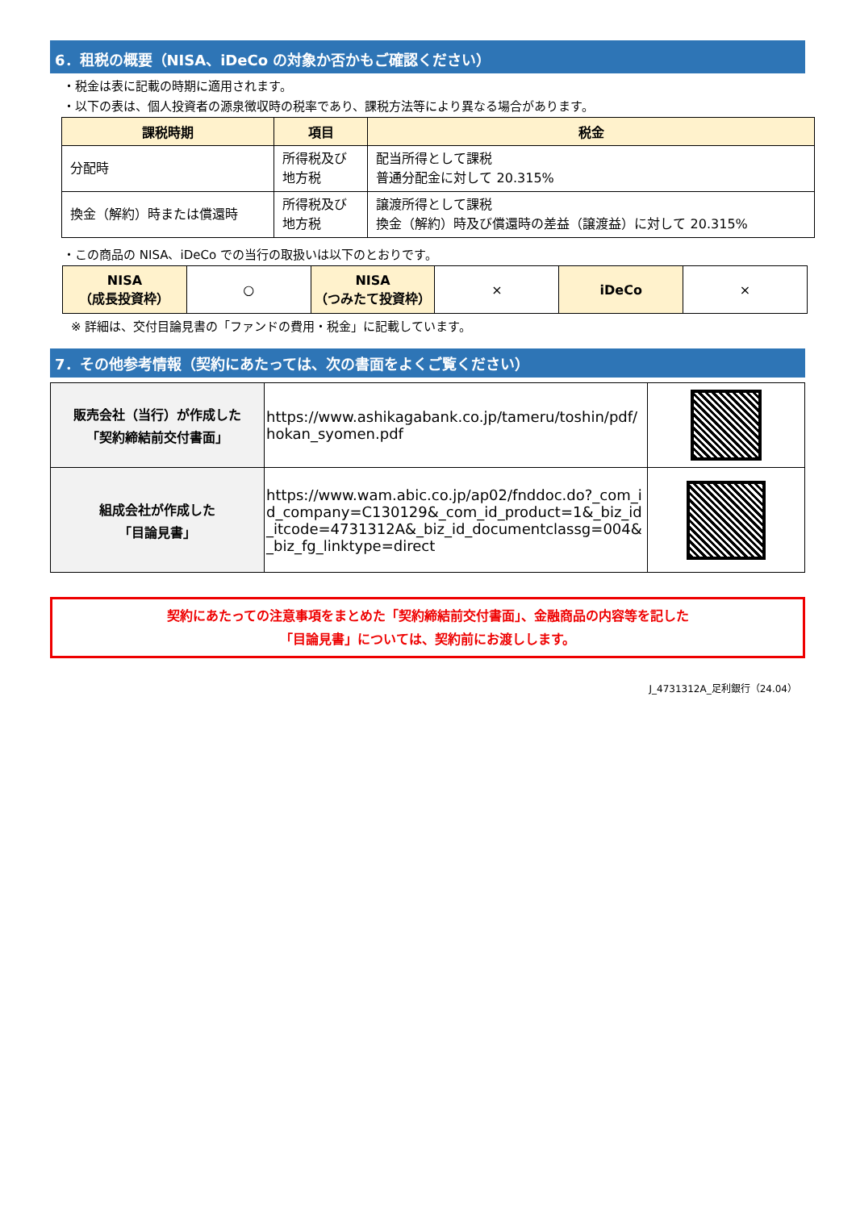6．租税の概要（NISA、iDeCo の対象か否かもご確認ください）
・税金は表に記載の時期に適用されます。
・以下の表は、個人投資者の源泉徴収時の税率であり、課税方法等により異なる場合があります。
| 課税時期 | 項目 | 税金 |
| --- | --- | --- |
| 分配時 | 所得税及び 地方税 | 配当所得として課税 普通分配金に対して 20.315% |
| 換金（解約）時または償還時 | 所得税及び 地方税 | 譲渡所得として課税 換金（解約）時及び償還時の差益（譲渡益）に対して 20.315% |
・この商品の NISA、iDeCo での当行の取扱いは以下のとおりです。
| NISA （成長投資枠） | ○ | NISA （つみたて投資枠） | × | iDeCo | × |
※ 詳細は、交付目論見書の「ファンドの費用・税金」に記載しています。
7．その他参考情報（契約にあたっては、次の書面をよくご覧ください）
| 販売会社（当行）が作成した 「契約締結前交付書面」 | https://www.ashikagabank.co.jp/tameru/toshin/pdf/hokan_syomen.pdf | |
| 組成会社が作成した 「目論見書」 | https://www.wam.abic.co.jp/ap02/fnddoc.do?_com_id_company=C130129&_com_id_product=1&_biz_id_itcode=4731312A&_biz_id_documentclassg=004&_biz_fg_linktype=direct | |
契約にあたっての注意事項をまとめた「契約締結前交付書面」、金融商品の内容等を記した
「目論見書」については、契約前にお渡しします。
J_4731312A_足利銀行（24.04）